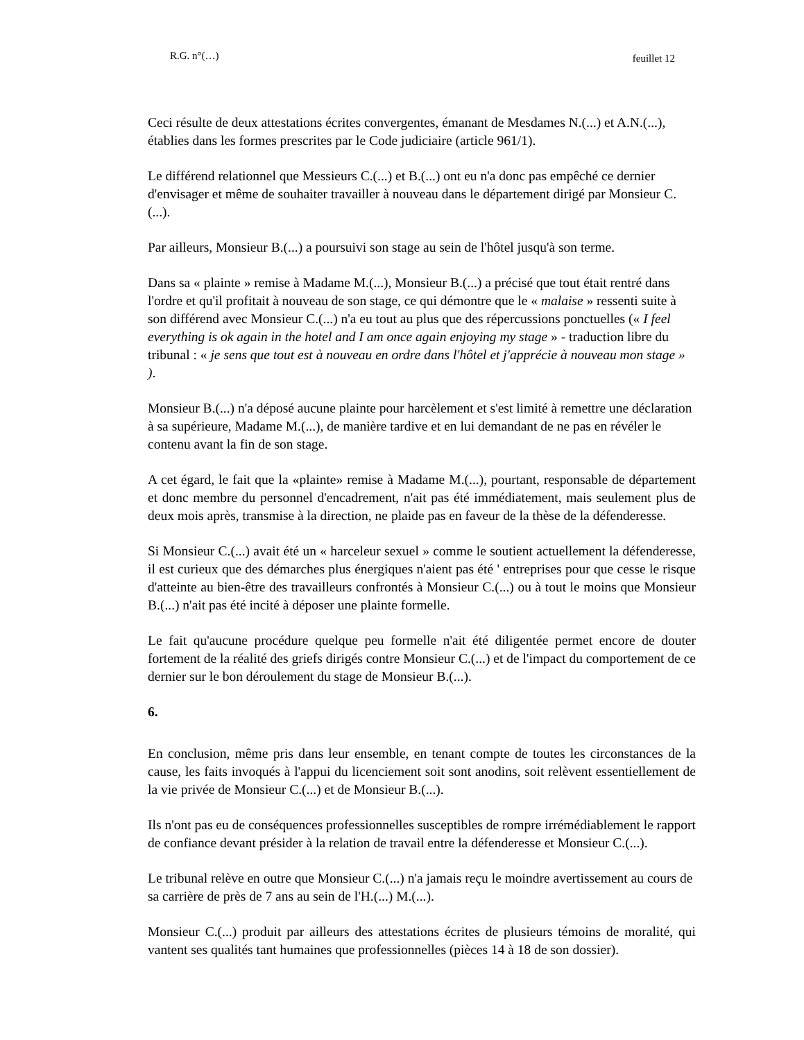R.G. n°(…) feuillet 12
Ceci résulte de deux attestations écrites convergentes, émanant de Mesdames N.(...) et A.N.(...), établies dans les formes prescrites par le Code judiciaire (article 961/1).
Le différend relationnel que Messieurs C.(...) et B.(...) ont eu n'a donc pas empêché ce dernier d'envisager et même de souhaiter travailler à nouveau dans le département dirigé par Monsieur C.(...).
Par ailleurs, Monsieur B.(...) a poursuivi son stage au sein de l'hôtel jusqu'à son terme.
Dans sa « plainte » remise à Madame M.(...), Monsieur B.(...) a précisé que tout était rentré dans l'ordre et qu'il profitait à nouveau de son stage, ce qui démontre que le « malaise » ressenti suite à son différend avec Monsieur C.(...) n'a eu tout au plus que des répercussions ponctuelles (« I feel everything is ok again in the hotel and I am once again enjoying my stage » - traduction libre du tribunal : « je sens que tout est à nouveau en ordre dans l'hôtel et j'apprécie à nouveau mon stage » ).
Monsieur B.(...) n'a déposé aucune plainte pour harcèlement et s'est limité à remettre une déclaration à sa supérieure, Madame M.(...), de manière tardive et en lui demandant de ne pas en révéler le contenu avant la fin de son stage.
A cet égard, le fait que la «plainte» remise à Madame M.(...), pourtant, responsable de département et donc membre du personnel d'encadrement, n'ait pas été immédiatement, mais seulement plus de deux mois après, transmise à la direction, ne plaide pas en faveur de la thèse de la défenderesse.
Si Monsieur C.(...) avait été un « harceleur sexuel » comme le soutient actuellement la défenderesse, il est curieux que des démarches plus énergiques n'aient pas été ' entreprises pour que cesse le risque d'atteinte au bien-être des travailleurs confrontés à Monsieur C.(...) ou à tout le moins que Monsieur B.(...) n'ait pas été incité à déposer une plainte formelle.
Le fait qu'aucune procédure quelque peu formelle n'ait été diligentée permet encore de douter fortement de la réalité des griefs dirigés contre Monsieur C.(...) et de l'impact du comportement de ce dernier sur le bon déroulement du stage de Monsieur B.(...).
6.
En conclusion, même pris dans leur ensemble, en tenant compte de toutes les circonstances de la cause, les faits invoqués à l'appui du licenciement soit sont anodins, soit relèvent essentiellement de la vie privée de Monsieur C.(...) et de Monsieur B.(...).
Ils n'ont pas eu de conséquences professionnelles susceptibles de rompre irrémédiablement le rapport de confiance devant présider à la relation de travail entre la défenderesse et Monsieur C.(...).
Le tribunal relève en outre que Monsieur C.(...) n'a jamais reçu le moindre avertissement au cours de sa carrière de près de 7 ans au sein de l'H.(...) M.(...).
Monsieur C.(...) produit par ailleurs des attestations écrites de plusieurs témoins de moralité, qui vantent ses qualités tant humaines que professionnelles (pièces 14 à 18 de son dossier).